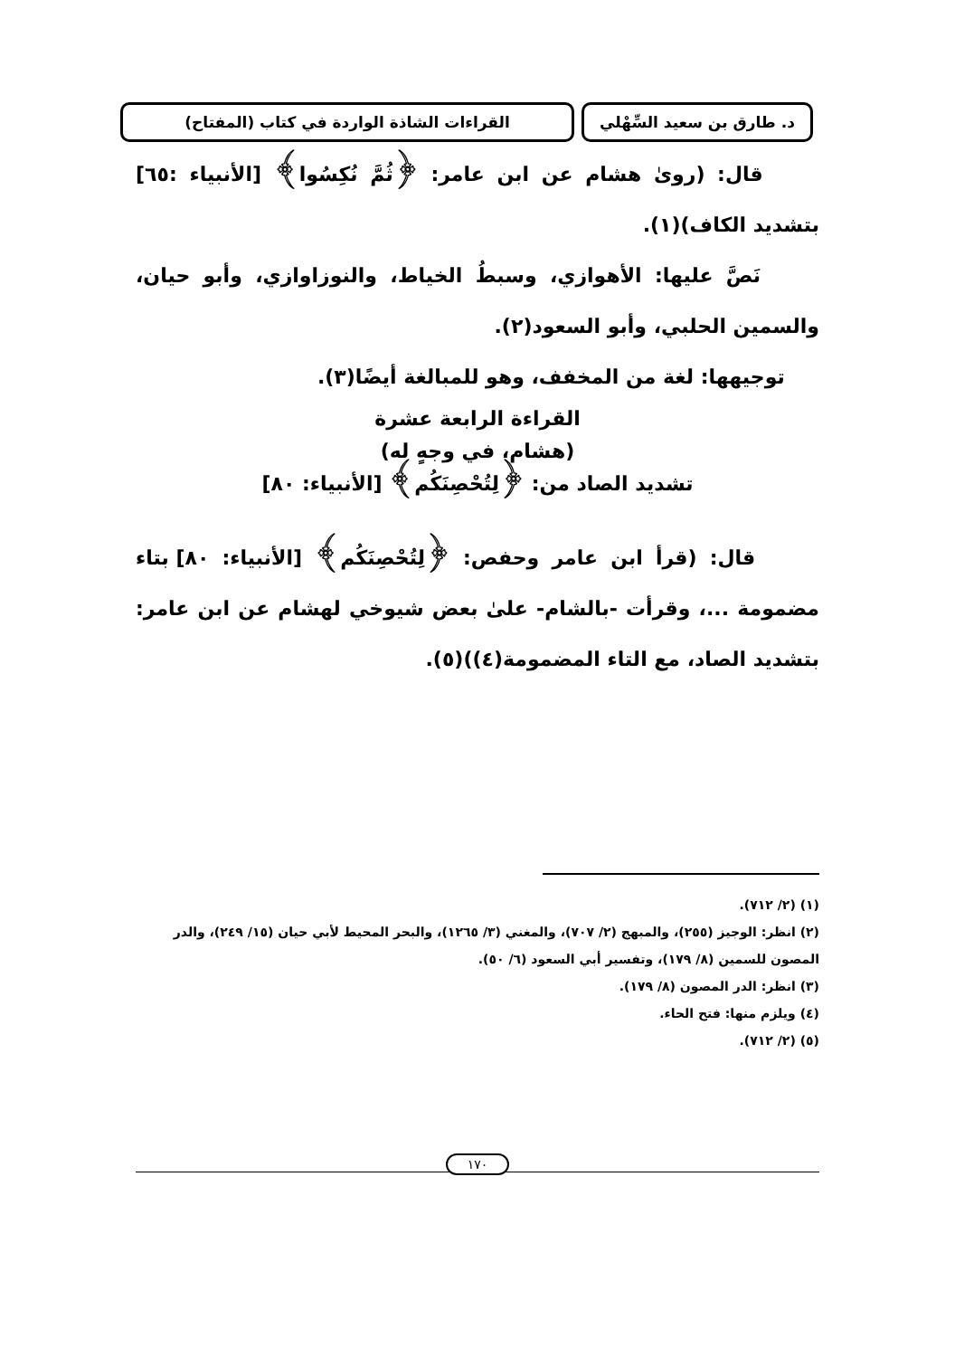د. طارق بن سعيد السِّهْلي
القراءات الشاذة الواردة في كتاب (المفتاح)
قال: (روىٰ هشام عن ابن عامر: ﴿ثُمَّ نُكِسُوا﴾ [الأنبياء :٦٥] بتشديد الكاف)(١).
نَصَّ عليها: الأهوازي، وسبطُ الخياط، والنوزاوازي، وأبو حيان، والسمين الحلبي، وأبو السعود(٢).
توجيهها: لغة من المخفف، وهو للمبالغة أيضًا(٣).
القراءة الرابعة عشرة
(هشام، في وجهٍ له)
تشديد الصاد من: ﴿لِتُحْصِنَكُم﴾ [الأنبياء: ٨٠]
قال: (قرأ ابن عامر وحفص: ﴿لِتُحْصِنَكُم﴾ [الأنبياء: ٨٠] بتاء مضمومة ...، وقرأت -بالشام- علىٰ بعض شيوخي لهشام عن ابن عامر: بتشديد الصاد، مع التاء المضمومة(٤))(٥).
(١) (٢/ ٧١٢).
(٢) انظر: الوجيز (٢٥٥)، والمبهج (٢/ ٧٠٧)، والمغني (٣/ ١٢٦٥)، والبحر المحيط لأبي حيان (١٥/ ٢٤٩)، والدر المصون للسمين (٨/ ١٧٩)، وتفسير أبي السعود (٦/ ٥٠).
(٣) انظر: الدر المصون (٨/ ١٧٩).
(٤) ويلزم منها: فتح الحاء.
(٥) (٢/ ٧١٢).
١٧٠